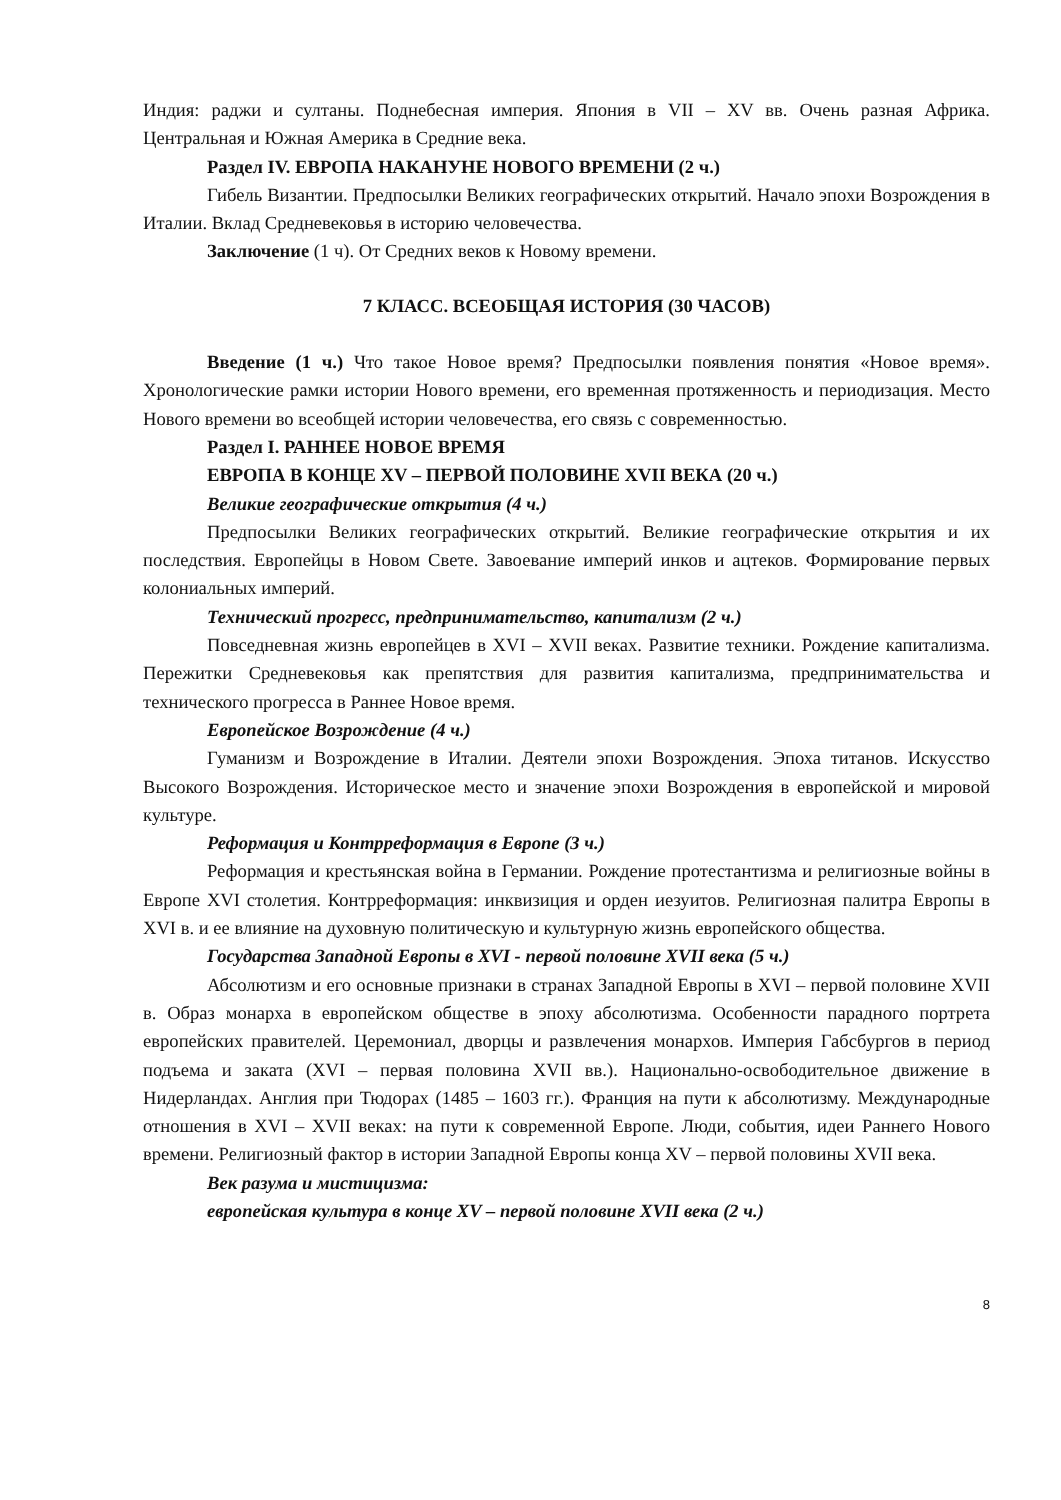Индия: раджи и султаны. Поднебесная империя. Япония в VII – XV вв. Очень разная Африка. Центральная и Южная Америка в Средние века.
Раздел IV. ЕВРОПА НАКАНУНЕ НОВОГО ВРЕМЕНИ (2 ч.)
Гибель Византии. Предпосылки Великих географических открытий. Начало эпохи Возрождения в Италии. Вклад Средневековья в историю человечества.
Заключение (1 ч). От Средних веков к Новому времени.
7 КЛАСС. ВСЕОБЩАЯ ИСТОРИЯ (30 ЧАСОВ)
Введение (1 ч.) Что такое Новое время? Предпосылки появления понятия «Новое время». Хронологические рамки истории Нового времени, его временная протяженность и периодизация. Место Нового времени во всеобщей истории человечества, его связь с современностью.
Раздел I. РАННЕЕ НОВОЕ ВРЕМЯ
ЕВРОПА В КОНЦЕ XV – ПЕРВОЙ ПОЛОВИНЕ XVII ВЕКА (20 ч.)
Великие географические открытия (4 ч.)
Предпосылки Великих географических открытий. Великие географические открытия и их последствия. Европейцы в Новом Свете. Завоевание империй инков и ацтеков. Формирование первых колониальных империй.
Технический прогресс, предпринимательство, капитализм (2 ч.)
Повседневная жизнь европейцев в XVI – XVII веках. Развитие техники. Рождение капитализма. Пережитки Средневековья как препятствия для развития капитализма, предпринимательства и технического прогресса в Раннее Новое время.
Европейское Возрождение (4 ч.)
Гуманизм и Возрождение в Италии. Деятели эпохи Возрождения. Эпоха титанов. Искусство Высокого Возрождения. Историческое место и значение эпохи Возрождения в европейской и мировой культуре.
Реформация и Контрреформация в Европе (3 ч.)
Реформация и крестьянская война в Германии. Рождение протестантизма и религиозные войны в Европе XVI столетия. Контрреформация: инквизиция и орден иезуитов. Религиозная палитра Европы в XVI в. и ее влияние на духовную политическую и культурную жизнь европейского общества.
Государства Западной Европы в XVI - первой половине XVII века (5 ч.)
Абсолютизм и его основные признаки в странах Западной Европы в XVI – первой половине XVII в. Образ монарха в европейском обществе в эпоху абсолютизма. Особенности парадного портрета европейских правителей. Церемониал, дворцы и развлечения монархов. Империя Габсбургов в период подъема и заката (XVI – первая половина XVII вв.). Национально-освободительное движение в Нидерландах. Англия при Тюдорах (1485 – 1603 гг.). Франция на пути к абсолютизму. Международные отношения в XVI – XVII веках: на пути к современной Европе. Люди, события, идеи Раннего Нового времени. Религиозный фактор в истории Западной Европы конца XV – первой половины XVII века.
Век разума и мистицизма:
европейская культура в конце XV – первой половине XVII века (2 ч.)
8